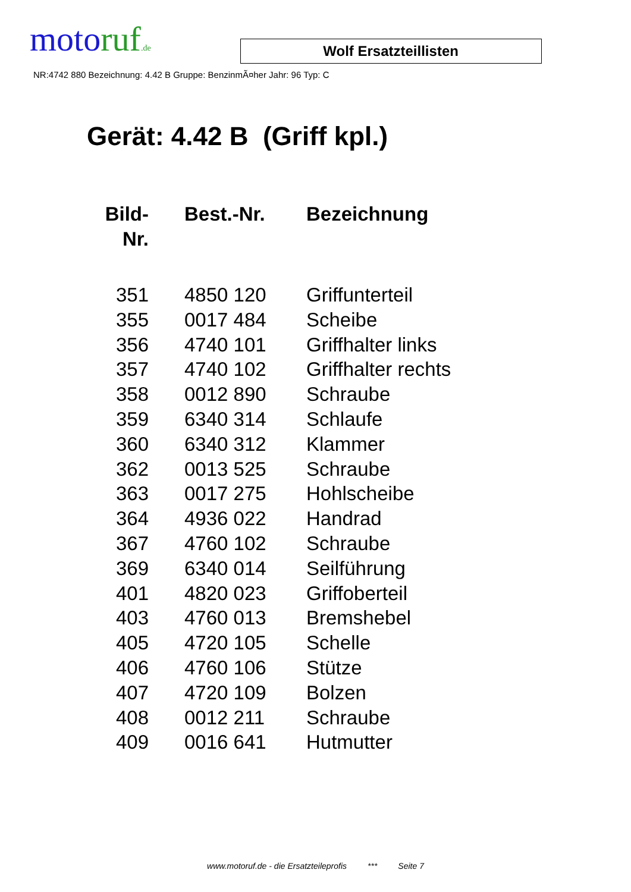motoruf.de
Wolf Ersatzteillisten
NR:4742 880 Bezeichnung: 4.42 B Gruppe: BenzinmÃ¤her Jahr: 96 Typ: C
Gerät: 4.42 B (Griff kpl.)
| Bild- Nr. | Best.-Nr. | Bezeichnung |
| --- | --- | --- |
| 351 | 4850 120 | Griffunterteil |
| 355 | 0017 484 | Scheibe |
| 356 | 4740 101 | Griffhalter links |
| 357 | 4740 102 | Griffhalter rechts |
| 358 | 0012 890 | Schraube |
| 359 | 6340 314 | Schlaufe |
| 360 | 6340 312 | Klammer |
| 362 | 0013 525 | Schraube |
| 363 | 0017 275 | Hohlscheibe |
| 364 | 4936 022 | Handrad |
| 367 | 4760 102 | Schraube |
| 369 | 6340 014 | Seilführung |
| 401 | 4820 023 | Griffoberteil |
| 403 | 4760 013 | Bremshebel |
| 405 | 4720 105 | Schelle |
| 406 | 4760 106 | Stütze |
| 407 | 4720 109 | Bolzen |
| 408 | 0012 211 | Schraube |
| 409 | 0016 641 | Hutmutter |
www.motoruf.de - die Ersatzteileprofis *** Seite 7